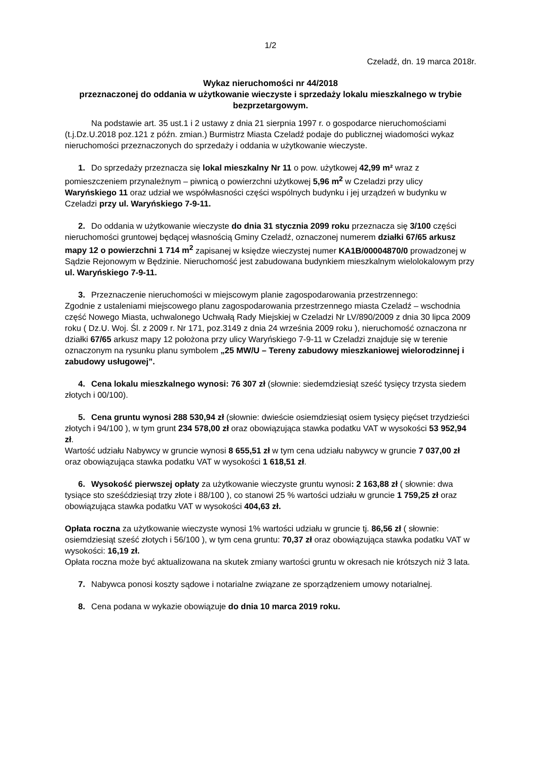1/2
Czeladź, dn. 19 marca 2018r.
Wykaz nieruchomości nr 44/2018
przeznaczonej do oddania w użytkowanie wieczyste i sprzedaży lokalu mieszkalnego w trybie bezprzetargowym.
Na podstawie art. 35 ust.1 i 2 ustawy z dnia 21 sierpnia 1997 r. o gospodarce nieruchomościami (t.j.Dz.U.2018 poz.121 z późn. zmian.) Burmistrz Miasta Czeladź podaje do publicznej wiadomości wykaz nieruchomości przeznaczonych do sprzedaży i oddania w użytkowanie wieczyste.
1. Do sprzedaży przeznacza się lokal mieszkalny Nr 11 o pow. użytkowej 42,99 m² wraz z pomieszczeniem przynależnym – piwnicą o powierzchni użytkowej 5,96 m<sup>2</sup> w Czeladzi przy ulicy Waryńskiego 11 oraz udział we współwłasności części wspólnych budynku i jej urządzeń w budynku w Czeladzi przy ul. Waryńskiego 7-9-11.
2. Do oddania w użytkowanie wieczyste do dnia 31 stycznia 2099 roku przeznacza się 3/100 części nieruchomości gruntowej będącej własnością Gminy Czeladź, oznaczonej numerem działki 67/65 arkusz mapy 12 o powierzchni 1 714 m<sup>2</sup> zapisanej w księdze wieczystej numer KA1B/00004870/0 prowadzonej w Sądzie Rejonowym w Będzinie. Nieruchomość jest zabudowana budynkiem mieszkalnym wielolokalowym przy ul. Waryńskiego 7-9-11.
3. Przeznaczenie nieruchomości w miejscowym planie zagospodarowania przestrzennego:
Zgodnie z ustaleniami miejscowego planu zagospodarowania przestrzennego miasta Czeladź – wschodnia część Nowego Miasta, uchwalonego Uchwałą Rady Miejskiej w Czeladzi Nr LV/890/2009 z dnia 30 lipca 2009 roku ( Dz.U. Woj. Śl. z 2009 r. Nr 171, poz.3149 z dnia 24 września 2009 roku ), nieruchomość oznaczona nr działki 67/65 arkusz mapy 12 położona przy ulicy Waryńskiego 7-9-11 w Czeladzi znajduje się w terenie oznaczonym na rysunku planu symbolem „25 MW/U – Tereny zabudowy mieszkaniowej wielorodzinnej i zabudowy usługowej”.
4. Cena lokalu mieszkalnego wynosi: 76 307 zł (słownie: siedemdziesiąt sześć tysięcy trzysta siedem złotych i 00/100).
5. Cena gruntu wynosi 288 530,94 zł (słownie: dwieście osiemdziesiąt osiem tysięcy pięćset trzydzieści złotych i 94/100 ), w tym grunt 234 578,00 zł oraz obowiązująca stawka podatku VAT w wysokości 53 952,94 zł.
Wartość udziału Nabywcy w gruncie wynosi 8 655,51 zł w tym cena udziału nabywcy w gruncie 7 037,00 zł oraz obowiązująca stawka podatku VAT w wysokości 1 618,51 zł.
6. Wysokość pierwszej opłaty za użytkowanie wieczyste gruntu wynosi: 2 163,88 zł ( słownie: dwa tysiące sto sześćdziesiąt trzy złote i 88/100 ), co stanowi 25 % wartości udziału w gruncie 1 759,25 zł oraz obowiązująca stawka podatku VAT w wysokości 404,63 zł.
Opłata roczna za użytkowanie wieczyste wynosi 1% wartości udziału w gruncie tj. 86,56 zł ( słownie: osiemdziesiąt sześć złotych i 56/100 ), w tym cena gruntu: 70,37 zł oraz obowiązująca stawka podatku VAT w wysokości: 16,19 zł.
Opłata roczna może być aktualizowana na skutek zmiany wartości gruntu w okresach nie krótszych niż 3 lata.
7. Nabywca ponosi koszty sądowe i notarialne związane ze sporządzeniem umowy notarialnej.
8. Cena podana w wykazie obowiązuje do dnia 10 marca 2019 roku.